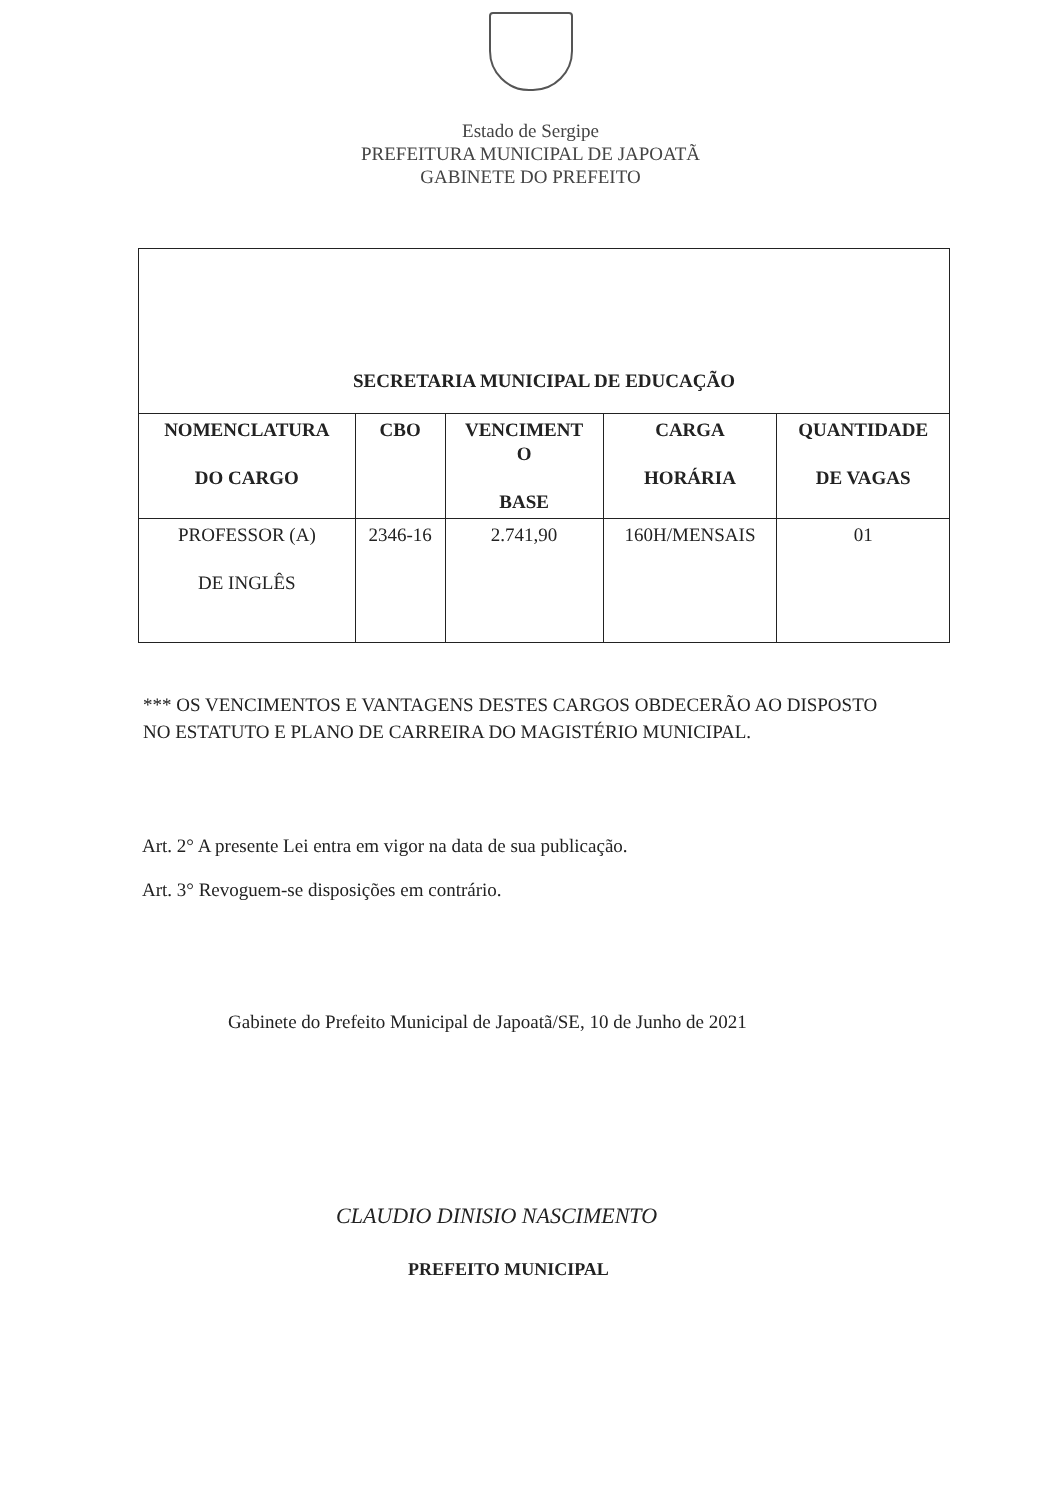Estado de Sergipe
PREFEITURA MUNICIPAL DE JAPOATÃ
GABINETE DO PREFEITO
| SECRETARIA MUNICIPAL DE EDUCAÇÃO | | | | |
| --- | --- | --- | --- | --- |
| NOMENCLATURA DO CARGO | CBO | VENCIMENT O BASE | CARGA HORÁRIA | QUANTIDADE DE VAGAS |
| PROFESSOR (A) DE INGLÊS | 2346-16 | 2.741,90 | 160H/MENSAIS | 01 |
*** OS VENCIMENTOS E VANTAGENS DESTES CARGOS OBDECERÃO AO DISPOSTO NO ESTATUTO E PLANO DE CARREIRA DO MAGISTÉRIO MUNICIPAL.
Art. 2° A presente Lei entra em vigor na data de sua publicação.
Art. 3° Revoguem-se disposições em contrário.
Gabinete do Prefeito Municipal de Japoatã/SE, 10 de Junho de 2021
CLAUDIO DINISIO NASCIMENTO
PREFEITO MUNICIPAL